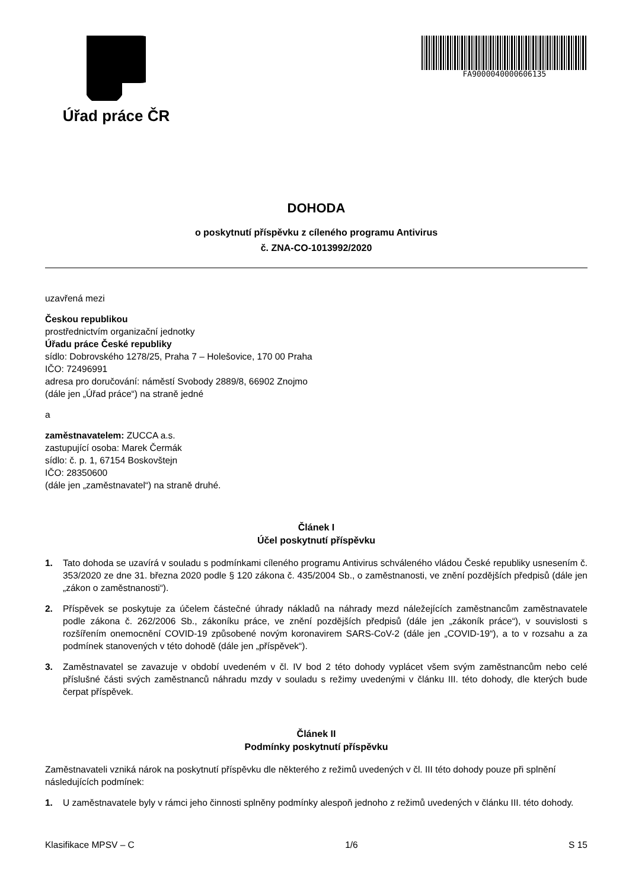Úřad práce ČR
FA9000040000606135
DOHODA
o poskytnutí příspěvku z cíleného programu Antivirus
č. ZNA-CO-1013992/2020
uzavřená mezi
Českou republikou
prostřednictvím organizační jednotky
Úřadu práce České republiky
sídlo: Dobrovského 1278/25, Praha 7 – Holešovice, 170 00 Praha
IČO: 72496991
adresa pro doručování: náměstí Svobody 2889/8, 66902 Znojmo
(dále jen „Úřad práce“) na straně jedné
a
zaměstnavatelem: ZUCCA a.s.
zastupující osoba: Marek Čermák
sídlo: č. p. 1, 67154 Boskovštejn
IČO: 28350600
(dále jen „zaměstnavatel“) na straně druhé.
Článek I
Účel poskytnutí příspěvku
1. Tato dohoda se uzavírá v souladu s podmínkami cíleného programu Antivirus schváleného vládou České republiky usnesením č. 353/2020 ze dne 31. března 2020 podle § 120 zákona č. 435/2004 Sb., o zaměstnanosti, ve znění pozdějších předpisů (dále jen „zákon o zaměstnanosti“).
2. Příspěvek se poskytuje za účelem částečné úhrady nákladů na náhrady mezd náležejících zaměstnancům zaměstnavatele podle zákona č. 262/2006 Sb., zákoníku práce, ve znění pozdějších předpisů (dále jen „zákoník práce“), v souvislosti s rozšířením onemocnění COVID-19 způsobené novým koronavirem SARS-CoV-2 (dále jen „COVID-19“), a to v rozsahu a za podmínek stanovených v této dohodě (dále jen „příspěvek“).
3. Zaměstnavatel se zavazuje v období uvedeném v čl. IV bod 2 této dohody vyplácet všem svým zaměstnancům nebo celé příslušné části svých zaměstnanců náhradu mzdy v souladu s režimy uvedenými v článku III. této dohody, dle kterých bude čerpat příspěvek.
Článek II
Podmínky poskytnutí příspěvku
Zaměstnavateli vzniká nárok na poskytnutí příspěvku dle některého z režimů uvedených v čl. III této dohody pouze při splnění následujících podmínek:
1. U zaměstnavatele byly v rámci jeho činnosti splněny podmínky alespoň jednoho z režimů uvedených v článku III. této dohody.
Klasifikace MPSV – C 1/6 S 15